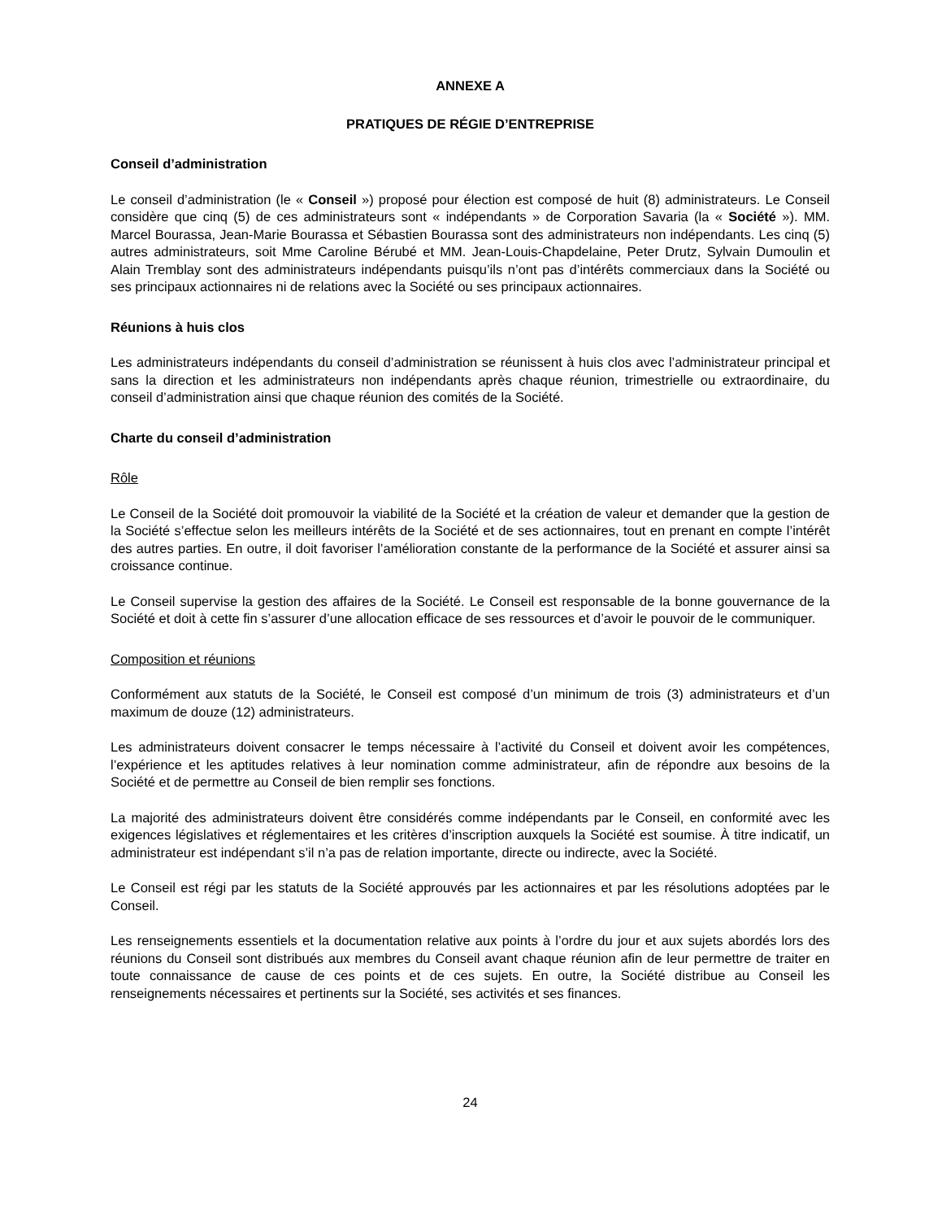ANNEXE A
PRATIQUES DE RÉGIE D’ENTREPRISE
Conseil d’administration
Le conseil d’administration (le « Conseil ») proposé pour élection est composé de huit (8) administrateurs. Le Conseil considère que cinq (5) de ces administrateurs sont « indépendants » de Corporation Savaria (la « Société »). MM. Marcel Bourassa, Jean-Marie Bourassa et Sébastien Bourassa sont des administrateurs non indépendants. Les cinq (5) autres administrateurs, soit Mme Caroline Bérubé et MM. Jean-Louis-Chapdelaine, Peter Drutz, Sylvain Dumoulin et Alain Tremblay sont des administrateurs indépendants puisqu’ils n’ont pas d’intérêts commerciaux dans la Société ou ses principaux actionnaires ni de relations avec la Société ou ses principaux actionnaires.
Réunions à huis clos
Les administrateurs indépendants du conseil d’administration se réunissent à huis clos avec l’administrateur principal et sans la direction et les administrateurs non indépendants après chaque réunion, trimestrielle ou extraordinaire, du conseil d’administration ainsi que chaque réunion des comités de la Société.
Charte du conseil d’administration
Rôle
Le Conseil de la Société doit promouvoir la viabilité de la Société et la création de valeur et demander que la gestion de la Société s’effectue selon les meilleurs intérêts de la Société et de ses actionnaires, tout en prenant en compte l’intérêt des autres parties. En outre, il doit favoriser l’amélioration constante de la performance de la Société et assurer ainsi sa croissance continue.
Le Conseil supervise la gestion des affaires de la Société. Le Conseil est responsable de la bonne gouvernance de la Société et doit à cette fin s’assurer d’une allocation efficace de ses ressources et d’avoir le pouvoir de le communiquer.
Composition et réunions
Conformément aux statuts de la Société, le Conseil est composé d’un minimum de trois (3) administrateurs et d’un maximum de douze (12) administrateurs.
Les administrateurs doivent consacrer le temps nécessaire à l’activité du Conseil et doivent avoir les compétences, l’expérience et les aptitudes relatives à leur nomination comme administrateur, afin de répondre aux besoins de la Société et de permettre au Conseil de bien remplir ses fonctions.
La majorité des administrateurs doivent être considérés comme indépendants par le Conseil, en conformité avec les exigences législatives et réglementaires et les critères d’inscription auxquels la Société est soumise. À titre indicatif, un administrateur est indépendant s’il n’a pas de relation importante, directe ou indirecte, avec la Société.
Le Conseil est régi par les statuts de la Société approuvés par les actionnaires et par les résolutions adoptées par le Conseil.
Les renseignements essentiels et la documentation relative aux points à l’ordre du jour et aux sujets abordés lors des réunions du Conseil sont distribués aux membres du Conseil avant chaque réunion afin de leur permettre de traiter en toute connaissance de cause de ces points et de ces sujets. En outre, la Société distribue au Conseil les renseignements nécessaires et pertinents sur la Société, ses activités et ses finances.
24